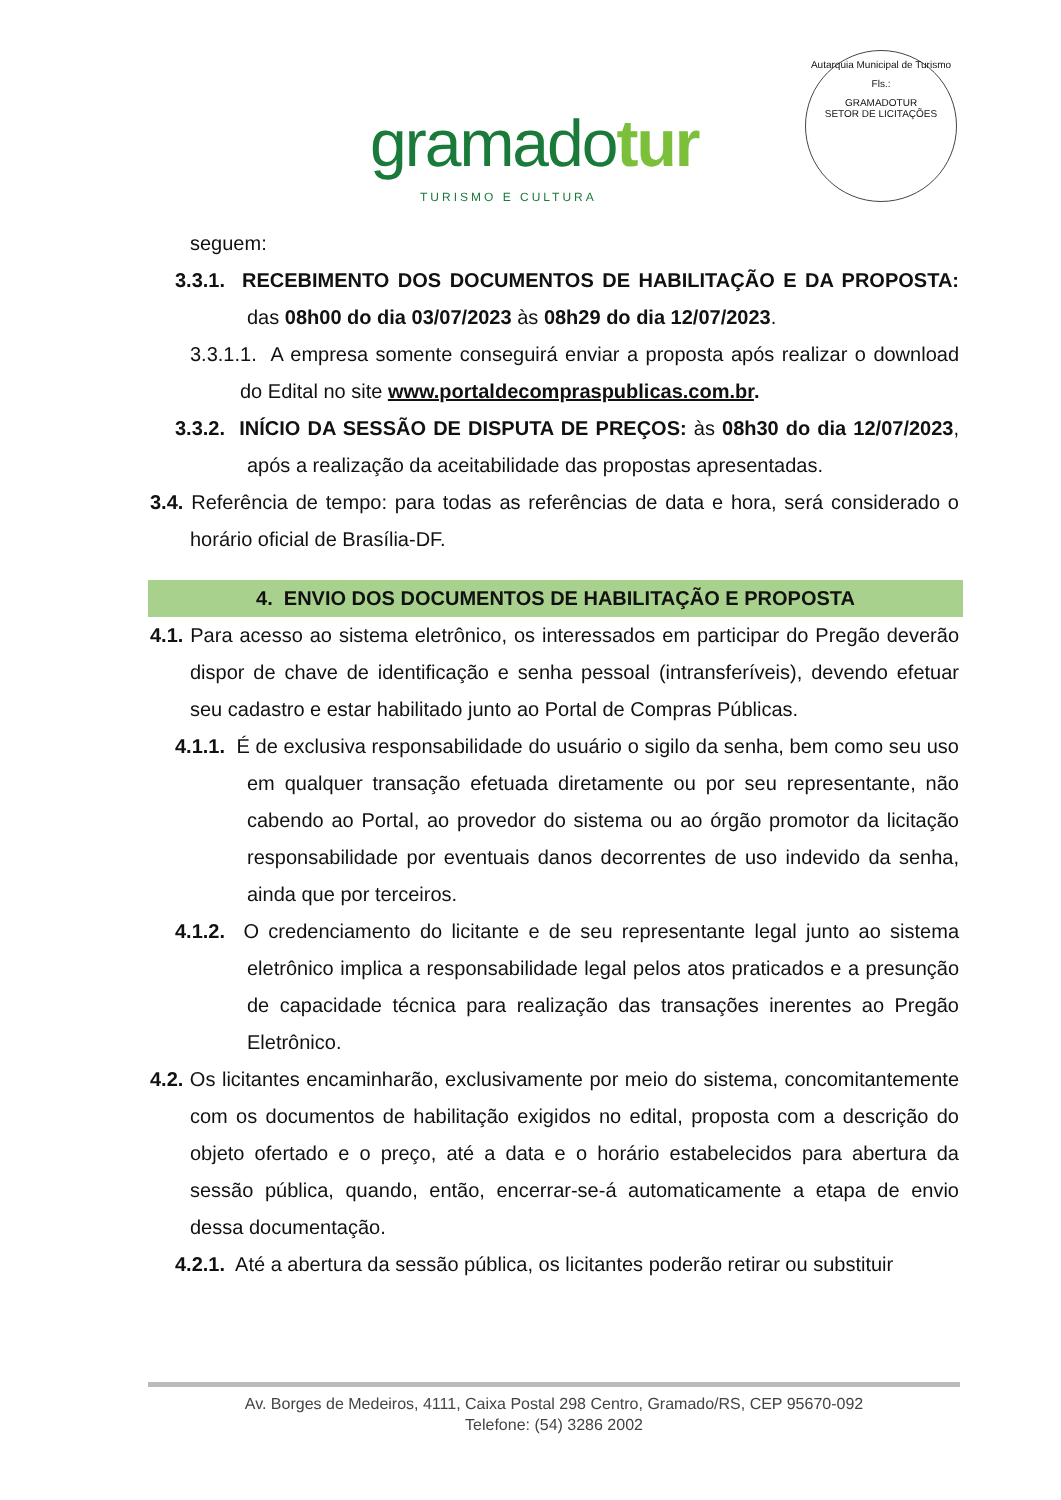gramadotur
TURISMO E CULTURA
Autarquia Municipal de Turismo
Fls.:
GRAMADOTUR
SETOR DE LICITAÇÕES
seguem:
3.3.1. RECEBIMENTO DOS DOCUMENTOS DE HABILITAÇÃO E DA PROPOSTA: das 08h00 do dia 03/07/2023 às 08h29 do dia 12/07/2023.
3.3.1.1. A empresa somente conseguirá enviar a proposta após realizar o download do Edital no site www.portaldecompraspublicas.com.br.
3.3.2. INÍCIO DA SESSÃO DE DISPUTA DE PREÇOS: às 08h30 do dia 12/07/2023, após a realização da aceitabilidade das propostas apresentadas.
3.4. Referência de tempo: para todas as referências de data e hora, será considerado o horário oficial de Brasília-DF.
4. ENVIO DOS DOCUMENTOS DE HABILITAÇÃO E PROPOSTA
4.1. Para acesso ao sistema eletrônico, os interessados em participar do Pregão deverão dispor de chave de identificação e senha pessoal (intransferíveis), devendo efetuar seu cadastro e estar habilitado junto ao Portal de Compras Públicas.
4.1.1. É de exclusiva responsabilidade do usuário o sigilo da senha, bem como seu uso em qualquer transação efetuada diretamente ou por seu representante, não cabendo ao Portal, ao provedor do sistema ou ao órgão promotor da licitação responsabilidade por eventuais danos decorrentes de uso indevido da senha, ainda que por terceiros.
4.1.2. O credenciamento do licitante e de seu representante legal junto ao sistema eletrônico implica a responsabilidade legal pelos atos praticados e a presunção de capacidade técnica para realização das transações inerentes ao Pregão Eletrônico.
4.2. Os licitantes encaminharão, exclusivamente por meio do sistema, concomitantemente com os documentos de habilitação exigidos no edital, proposta com a descrição do objeto ofertado e o preço, até a data e o horário estabelecidos para abertura da sessão pública, quando, então, encerrar-se-á automaticamente a etapa de envio dessa documentação.
4.2.1. Até a abertura da sessão pública, os licitantes poderão retirar ou substituir
Av. Borges de Medeiros, 4111, Caixa Postal 298 Centro, Gramado/RS, CEP 95670-092
Telefone: (54) 3286 2002